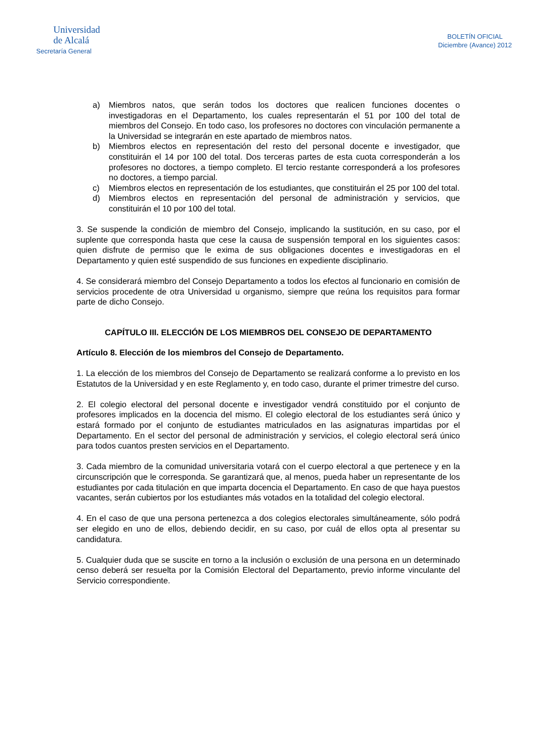Universidad
de Alcalá
Secretaría General
BOLETÍN OFICIAL
Diciembre (Avance) 2012
a) Miembros natos, que serán todos los doctores que realicen funciones docentes o investigadoras en el Departamento, los cuales representarán el 51 por 100 del total de miembros del Consejo. En todo caso, los profesores no doctores con vinculación permanente a la Universidad se integrarán en este apartado de miembros natos.
b) Miembros electos en representación del resto del personal docente e investigador, que constituirán el 14 por 100 del total. Dos terceras partes de esta cuota corresponderán a los profesores no doctores, a tiempo completo. El tercio restante corresponderá a los profesores no doctores, a tiempo parcial.
c) Miembros electos en representación de los estudiantes, que constituirán el 25 por 100 del total.
d) Miembros electos en representación del personal de administración y servicios, que constituirán el 10 por 100 del total.
3. Se suspende la condición de miembro del Consejo, implicando la sustitución, en su caso, por el suplente que corresponda hasta que cese la causa de suspensión temporal en los siguientes casos: quien disfrute de permiso que le exima de sus obligaciones docentes e investigadoras en el Departamento y quien esté suspendido de sus funciones en expediente disciplinario.
4. Se considerará miembro del Consejo Departamento a todos los efectos al funcionario en comisión de servicios procedente de otra Universidad u organismo, siempre que reúna los requisitos para formar parte de dicho Consejo.
CAPÍTULO III. ELECCIÓN DE LOS MIEMBROS DEL CONSEJO DE DEPARTAMENTO
Artículo 8. Elección de los miembros del Consejo de Departamento.
1. La elección de los miembros del Consejo de Departamento se realizará conforme a lo previsto en los Estatutos de la Universidad y en este Reglamento y, en todo caso, durante el primer trimestre del curso.
2. El colegio electoral del personal docente e investigador vendrá constituido por el conjunto de profesores implicados en la docencia del mismo. El colegio electoral de los estudiantes será único y estará formado por el conjunto de estudiantes matriculados en las asignaturas impartidas por el Departamento. En el sector del personal de administración y servicios, el colegio electoral será único para todos cuantos presten servicios en el Departamento.
3. Cada miembro de la comunidad universitaria votará con el cuerpo electoral a que pertenece y en la circunscripción que le corresponda. Se garantizará que, al menos, pueda haber un representante de los estudiantes por cada titulación en que imparta docencia el Departamento. En caso de que haya puestos vacantes, serán cubiertos por los estudiantes más votados en la totalidad del colegio electoral.
4. En el caso de que una persona pertenezca a dos colegios electorales simultáneamente, sólo podrá ser elegido en uno de ellos, debiendo decidir, en su caso, por cuál de ellos opta al presentar su candidatura.
5. Cualquier duda que se suscite en torno a la inclusión o exclusión de una persona en un determinado censo deberá ser resuelta por la Comisión Electoral del Departamento, previo informe vinculante del Servicio correspondiente.